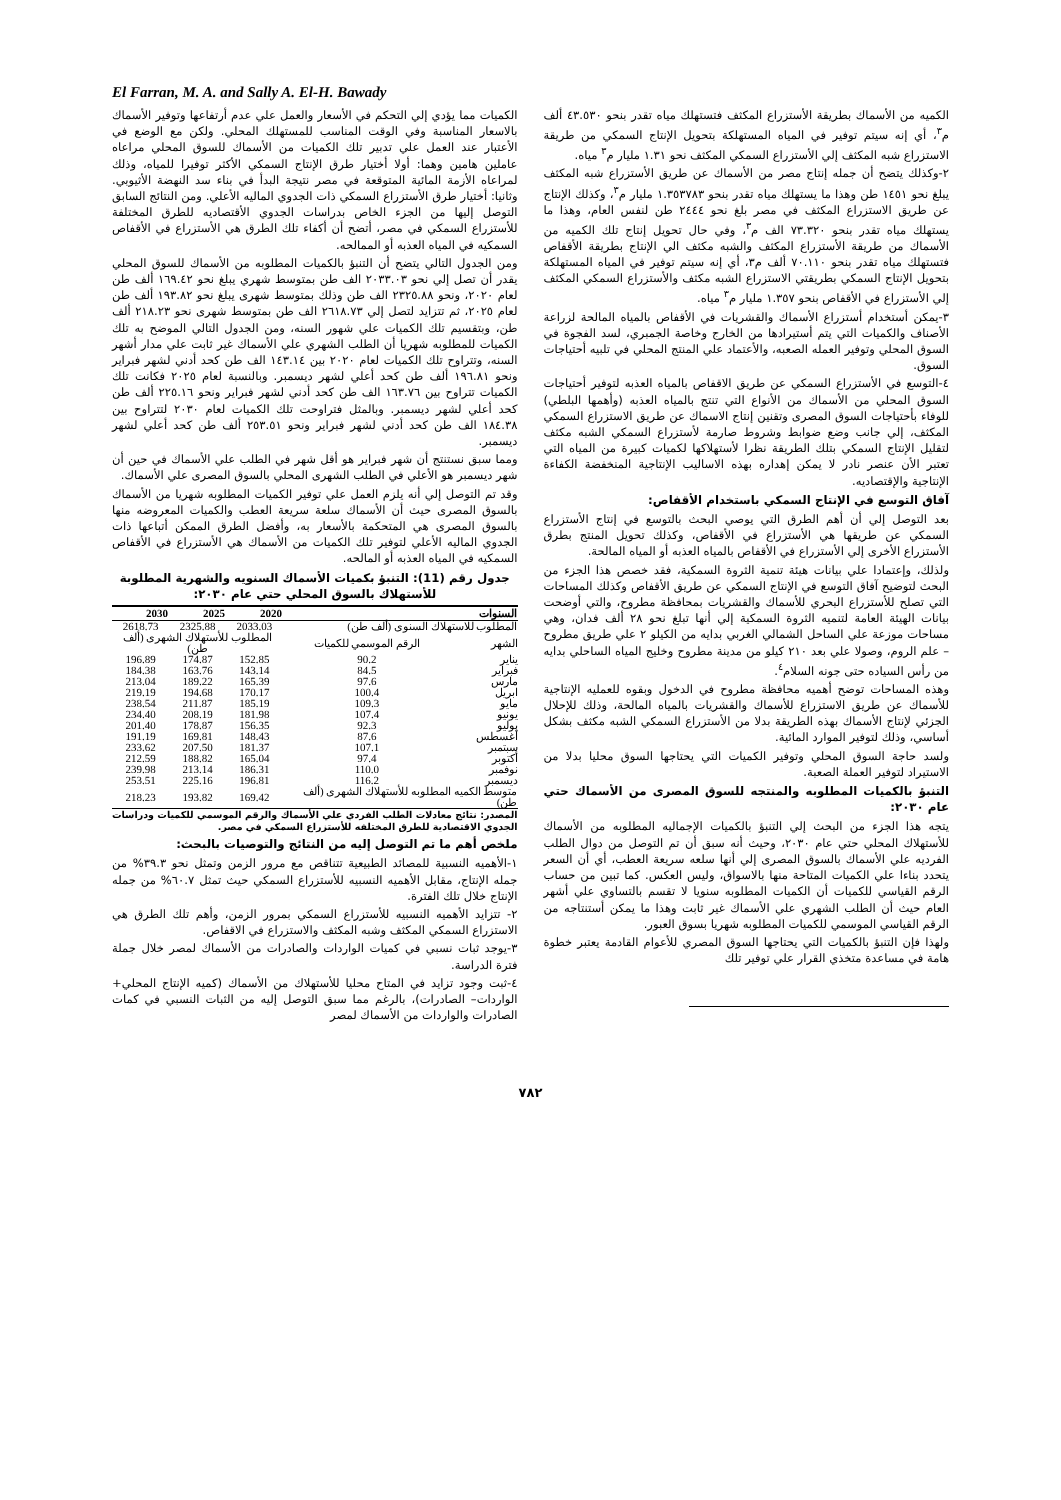El Farran, M. A. and Sally A. El-H. Bawady
الكميه من الأسماك بطريقة الأستزراع المكثف فتستهلك مياه تقدر بنحو ٤٣.٥٣٠ ألف م<sup>٣</sup>، أي إنه سيتم توفير في المياه المستهلكة بتحويل الإنتاج السمكي من طريقة الاستزراع شبه المكثف إلي الأستزراع السمكي المكثف نحو ١.٣١ مليار م<sup>٣</sup> مياه.
٢-وكذلك يتضح أن جمله إنتاج مصر من الأسماك عن طريق الأستزراع شبه المكثف يبلغ نحو ١٤٥١ طن وهذا ما يستهلك مياه تقدر بنحو ١.٣٥٣٧٨٣ مليار م<sup>٣</sup>، وكذلك الإنتاج عن طريق الاستزراع المكثف في مصر بلغ نحو ٢٤٤٤ طن لنفس العام، وهذا ما يستهلك مياه تقدر بنحو ٧٣.٣٢٠ الف م<sup>٣</sup>، وفي حال تحويل إنتاج تلك الكميه من الأسماك من طريقة الأستزراع المكثف والشبه مكثف الي الإنتاج بطريقة الأقفاص فتستهلك مياه تقدر بنحو ٧٠.١١٠ ألف م٣، أي إنه سيتم توفير في المياه المستهلكة بتحويل الإنتاج السمكي بطريقتي الاستزراع الشبه مكثف والأستزراع السمكي المكثف إلي الأستزراع في الأقفاص بنحو ١.٣٥٧ مليار م<sup>٣</sup> مياه.
٣-يمكن أستخدام أستزراع الأسماك والقشريات في الأقفاص بالمياه المالحة لزراعة الأصناف والكميات التي يتم أستيرادها من الخارج وخاصة الجمبري، لسد الفجوة في السوق المحلي وتوفير العمله الصعبه، والأعتماد علي المنتج المحلي في تلبيه أحتياجات السوق.
٤-التوسع في الأستزراع السمكي عن طريق الاقفاص بالمياه العذبه لتوفير أحتياجات السوق المحلي من الأسماك من الأنواع التي تنتج بالمياه العذبه (وأهمها البلطي) للوفاء بأحتياجات السوق المصرى وتقنين إنتاج الاسماك عن طريق الاستزراع السمكي المكثف، إلي جانب وضع ضوابط وشروط صارمة لأستزراع السمكي الشبه مكثف لتقليل الإنتاج السمكي بتلك الطريقة نظرا لأستهلاكها لكميات كبيرة من المياه التي تعتبر الأن عنصر نادر لا يمكن إهداره بهذه الاساليب الإنتاجية المنخفضة الكفاءة الإنتاجية والإقتصاديه.
آفاق التوسع في الإنتاج السمكي باستخدام الأقفاص:
بعد التوصل إلي أن أهم الطرق التي يوصي البحث بالتوسع في إنتاج الأستزراع السمكي عن طريقها هي الأستزراع في الأقفاص، وكذلك تحويل المنتج بطرق الأستزراع الأخرى إلي الأستزراع في الأقفاص بالمياه العذبه أو المياه المالحة.
ولذلك، وإعتمادا علي بيانات هيئة تنمية الثروة السمكية، فقد خصص هذا الجزء من البحث لتوضيح آفاق التوسع في الإنتاج السمكي عن طريق الأقفاص وكذلك المساحات التي تصلح للأستزراع البحري للأسماك والقشريات بمحافظة مطروح، والتي أوضحت بيانات الهيئة العامة لتنميه الثروة السمكية إلي أنها تبلغ نحو ٢٨ ألف فدان، وهي مساحات موزعة علي الساحل الشمالي الغربي بدايه من الكيلو ٢ علي طريق مطروح – علم الروم، وصولا علي بعد ٢١٠ كيلو من مدينة مطروح وخليج المياه الساحلي بدايه من رأس السياده حتى جونه السلام<sup>٤</sup>.
وهذه المساحات توضح أهميه محافظة مطروح في الدخول وبقوه للعمليه الإنتاجية للأسماك عن طريق الاستزراع للأسماك والقشريات بالمياه المالحة، وذلك للإحلال الجزئي لإنتاج الأسماك بهذه الطريقة بدلا من الأستزراع السمكي الشبه مكثف بشكل أساسي، وذلك لتوفير الموارد المائية.
ولسد حاجة السوق المحلي وتوفير الكميات التي يحتاجها السوق محليا بدلا من الاستيراد لتوفير العملة الصعبة.
التنبؤ بالكميات المطلوبه والمنتجه للسوق المصرى من الأسماك حتي عام ٢٠٣٠:
يتجه هذا الجزء من البحث إلي التنبؤ بالكميات الإجماليه المطلوبه من الأسماك للأستهلاك المحلي حتي عام ٢٠٣٠، وحيث أنه سبق أن تم التوصل من دوال الطلب الفرديه علي الأسماك بالسوق المصرى إلي أنها سلعه سريعة العطب، أي أن السعر يتحدد بناءا علي الكميات المتاحة منها بالاسواق، وليس العكس. كما تبين من حساب الرقم القياسي للكميات أن الكميات المطلوبه سنويا لا تقسم بالتساوي علي أشهر العام حيث أن الطلب الشهري علي الأسماك غير ثابت وهذا ما يمكن أستنتاجه من الرقم القياسي الموسمي للكميات المطلوبه شهريا بسوق العبور.
ولهذا فإن التنبؤ بالكميات التي يحتاجها السوق المصري للأعوام القادمة يعتبر خطوة هامة في مساعدة متخذي القرار علي توفير تلك
الكميات مما يؤدي إلي التحكم في الأسعار والعمل علي عدم أرتفاعها وتوفير الأسماك بالاسعار المناسبة وفي الوقت المناسب للمستهلك المحلي. ولكن مع الوضع في الأعتبار عند العمل علي تدبير تلك الكميات من الأسماك للسوق المحلي مراعاه عاملين هامين وهما: أولا أختيار طرق الإنتاج السمكي الأكثر توفيرا للمياه، وذلك لمراعاه الأزمة المائية المتوقعة في مصر نتيجة البدأ في بناء سد النهضة الأثيوبي. وثانيا: أختيار طرق الأستزراع السمكي ذات الجدوي الماليه الأعلي. ومن النتائج السابق التوصل إليها من الجزء الخاص بدراسات الجدوي الأقتصاديه للطرق المختلفة للأستزراع السمكي في مصر، أتضح أن أكفاء تلك الطرق هي الأستزراع في الأقفاص السمكيه في المياه العذبه أو الممالحه.
ومن الجدول التالي يتضح أن التنبؤ بالكميات المطلوبه من الأسماك للسوق المحلي يقدر أن تصل إلي نحو ٢٠٣٣.٠٣ الف طن بمتوسط شهري يبلغ نحو ١٦٩.٤٢ ألف طن لعام ٢٠٢٠، ونحو ٢٣٢٥.٨٨ الف طن وذلك بمتوسط شهرى يبلغ نحو ١٩٣.٨٢ ألف طن لعام ٢٠٢٥، ثم تتزايد لتصل إلي ٢٦١٨.٧٣ الف طن بمتوسط شهرى نحو ٢١٨.٢٣ ألف طن، وبتقسيم تلك الكميات علي شهور السنه، ومن الجدول التالي الموضح به تلك الكميات للمطلوبه شهريا أن الطلب الشهري علي الأسماك غير ثابت علي مدار أشهر السنه، وتتراوح تلك الكميات لعام ٢٠٢٠ بين ١٤٣.١٤ الف طن كحد أدني لشهر فبراير ونحو ١٩٦.٨١ ألف طن كحد أعلي لشهر ديسمبر. وبالنسبة لعام ٢٠٢٥ فكانت تلك الكميات تتراوح بين ١٦٣.٧٦ الف طن كحد أدني لشهر فبراير ونحو ٢٢٥.١٦ ألف طن كحد أعلي لشهر ديسمبر. وبالمثل فتراوحت تلك الكميات لعام ٢٠٣٠ لتتراوح بين ١٨٤.٣٨ الف طن كحد أدني لشهر فبراير ونحو ٢٥٣.٥١ ألف طن كحد أعلي لشهر ديسمبر.
ومما سبق نستنتج أن شهر فبراير هو أقل شهر في الطلب علي الأسماك في حين أن شهر ديسمبر هو الأعلي في الطلب الشهرى المحلي بالسوق المصرى علي الأسماك.
وقد تم التوصل إلي أنه يلزم العمل علي توفير الكميات المطلوبه شهريا من الأسماك بالسوق المصرى حيث أن الأسماك سلعة سريعة العطب والكميات المعروضه منها بالسوق المصرى هي المتحكمة بالأسعار به، وأفضل الطرق الممكن أتباعها ذات الجدوي الماليه الأعلي لتوفير تلك الكميات من الأسماك هي الأستزراع في الأقفاص السمكيه في المياه العذبه أو المالحه.
جدول رقم (11): التنبؤ بكميات الأسماك السنويه والشهرية المطلوبة للأستهلاك بالسوق المحلي حتي عام ٢٠٣٠:
| السنوات | | 2020 | 2025 | 2030 |
| --- | --- | --- | --- | --- |
| المطلوب للاستهلاك السنوى (ألف طن) | | 2033.03 | 2325.88 | 2618.73 |
| الشهر | الرقم الموسمي للكميات | المطلوب للأستهلاك الشهرى (ألف طن) | | |
| يناير | 90.2 | 152.85 | 174.87 | 196.89 |
| فبراير | 84.5 | 143.14 | 163.76 | 184.38 |
| مارس | 97.6 | 165.39 | 189.22 | 213.04 |
| ابريل | 100.4 | 170.17 | 194.68 | 219.19 |
| مايو | 109.3 | 185.19 | 211.87 | 238.54 |
| يونيو | 107.4 | 181.98 | 208.19 | 234.40 |
| يوليو | 92.3 | 156.35 | 178.87 | 201.40 |
| أغسطس | 87.6 | 148.43 | 169.81 | 191.19 |
| سبتمبر | 107.1 | 181.37 | 207.50 | 233.62 |
| أكتوبر | 97.4 | 165.04 | 188.82 | 212.59 |
| نوفمبر | 110.0 | 186.31 | 213.14 | 239.98 |
| ديسمبر | 116.2 | 196.81 | 225.16 | 253.51 |
| متوسط الكميه المطلوبه للأستهلاك الشهرى (ألف طن) | | 169.42 | 193.82 | 218.23 |
المصدر: نتائج معادلات الطلب الفردي علي الأسماك والرقم الموسمي للكميات ودراسات الجدوي الاقتصادية للطرق المختلفه للأستزراع السمكي في مصر.
ملخص أهم ما تم التوصل إليه من النتائج والتوصيات بالبحث:
١-الأهميه النسبية للمصائد الطبيعية تتناقص مع مرور الزمن وتمثل نحو ٣٩.٣% من جمله الإنتاج، مقابل الأهميه النسبيه للأستزراع السمكي حيث تمثل ٦٠.٧% من جمله الإنتاج خلال تلك الفترة.
٢- تتزايد الأهميه النسبيه للأستزراع السمكي بمرور الزمن، وأهم تلك الطرق هي الاستزراع السمكي المكثف وشبه المكثف والاستزراع في الاقفاص.
٣-يوجد ثبات نسبي في كميات الواردات والصادرات من الأسماك لمصر خلال جملة فترة الدراسة.
٤-ثبت وجود تزايد في المتاح محليا للأستهلاك من الأسماك (كميه الإنتاج المحلي+ الواردات– الصادرات)، بالرغم مما سبق التوصل إليه من الثبات النسبي في كمات الصادرات والواردات من الأسماك لمصر
٧٨٢